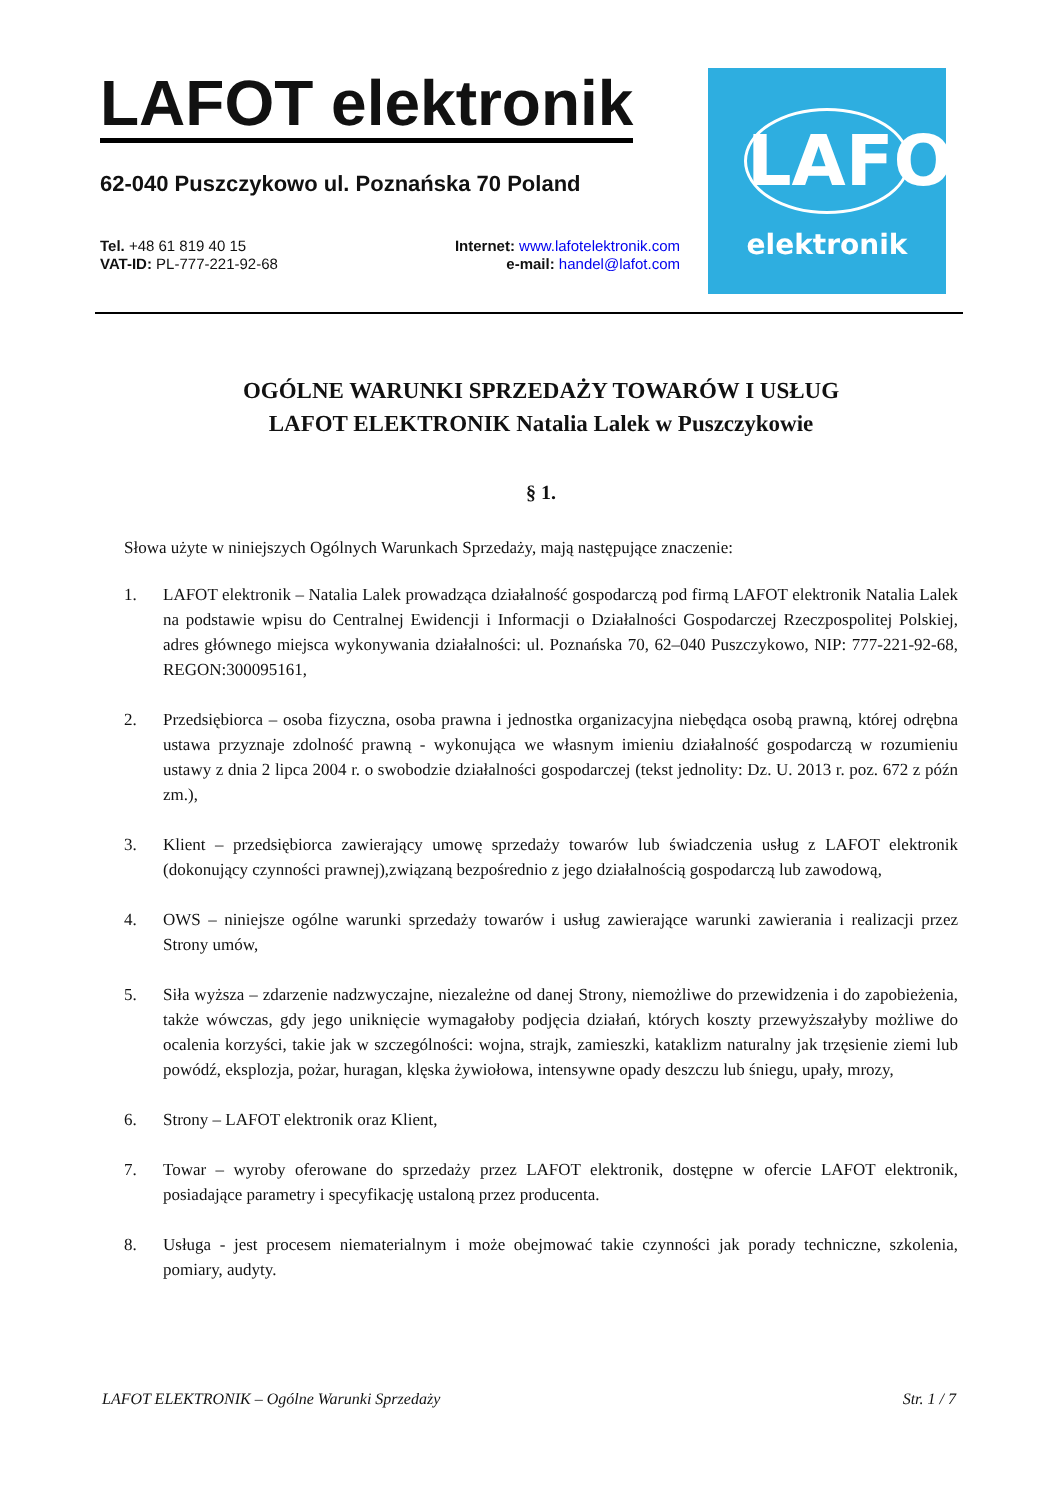LAFOT elektronik
62-040 Puszczykowo ul. Poznańska 70 Poland
Tel. +48 61 819 40 15
VAT-ID: PL-777-221-92-68
Internet: www.lafotelektronik.com
e-mail: handel@lafot.com
LAFOT
elektronik
OGÓLNE WARUNKI SPRZEDAŻY TOWARÓW I USŁUG
LAFOT ELEKTRONIK Natalia Lalek w Puszczykowie
§ 1.
Słowa użyte w niniejszych Ogólnych Warunkach Sprzedaży, mają następujące znaczenie:
1. LAFOT elektronik – Natalia Lalek prowadząca działalność gospodarczą pod firmą LAFOT elektronik Natalia Lalek na podstawie wpisu do Centralnej Ewidencji i Informacji o Działalności Gospodarczej Rzeczpospolitej Polskiej, adres głównego miejsca wykonywania działalności: ul. Poznańska 70, 62–040 Puszczykowo, NIP: 777-221-92-68, REGON:300095161,
2. Przedsiębiorca – osoba fizyczna, osoba prawna i jednostka organizacyjna niebędąca osobą prawną, której odrębna ustawa przyznaje zdolność prawną - wykonująca we własnym imieniu działalność gospodarczą w rozumieniu ustawy z dnia 2 lipca 2004 r. o swobodzie działalności gospodarczej (tekst jednolity: Dz. U. 2013 r. poz. 672 z późn zm.),
3. Klient – przedsiębiorca zawierający umowę sprzedaży towarów lub świadczenia usług z LAFOT elektronik (dokonujący czynności prawnej),związaną bezpośrednio z jego działalnością gospodarczą lub zawodową,
4. OWS – niniejsze ogólne warunki sprzedaży towarów i usług zawierające warunki zawierania i realizacji przez Strony umów,
5. Siła wyższa – zdarzenie nadzwyczajne, niezależne od danej Strony, niemożliwe do przewidzenia i do zapobieżenia, także wówczas, gdy jego uniknięcie wymagałoby podjęcia działań, których koszty przewyższałyby możliwe do ocalenia korzyści, takie jak w szczególności: wojna, strajk, zamieszki, kataklizm naturalny jak trzęsienie ziemi lub powódź, eksplozja, pożar, huragan, klęska żywiołowa, intensywne opady deszczu lub śniegu, upały, mrozy,
6. Strony – LAFOT elektronik oraz Klient,
7. Towar – wyroby oferowane do sprzedaży przez LAFOT elektronik, dostępne w ofercie LAFOT elektronik, posiadające parametry i specyfikację ustaloną przez producenta.
8. Usługa - jest procesem niematerialnym i może obejmować takie czynności jak porady techniczne, szkolenia, pomiary, audyty.
LAFOT ELEKTRONIK – Ogólne Warunki Sprzedaży Str. 1 / 7